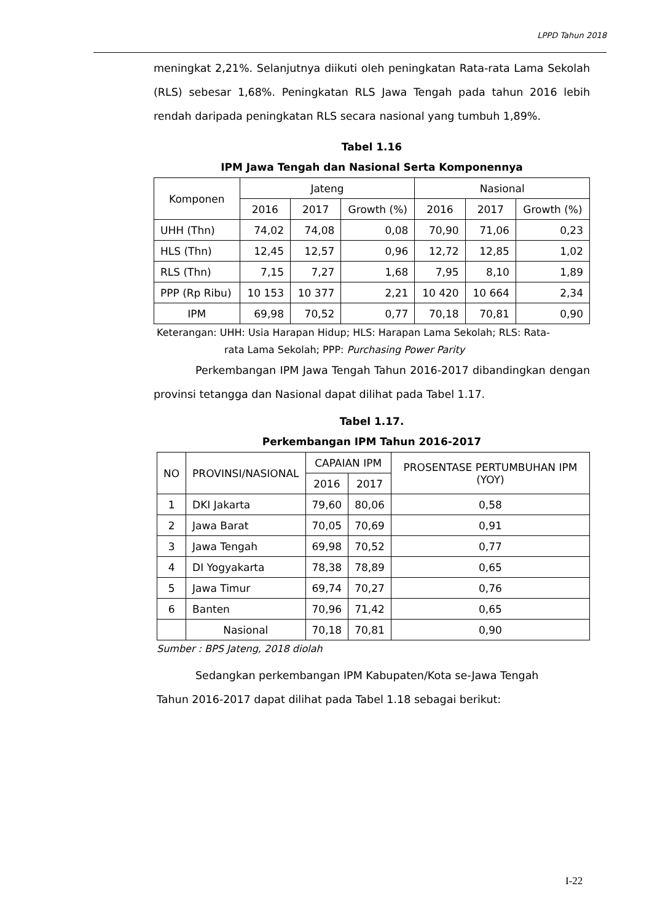LPPD Tahun 2018
meningkat 2,21%. Selanjutnya diikuti oleh peningkatan Rata-rata Lama Sekolah (RLS) sebesar 1,68%. Peningkatan RLS Jawa Tengah pada tahun 2016 lebih rendah daripada peningkatan RLS secara nasional yang tumbuh 1,89%.
Tabel 1.16
IPM Jawa Tengah dan Nasional Serta Komponennya
| Komponen | Jateng | | | Nasional | | |
| --- | --- | --- | --- | --- | --- | --- |
| | 2016 | 2017 | Growth (%) | 2016 | 2017 | Growth (%) |
| UHH (Thn) | 74,02 | 74,08 | 0,08 | 70,90 | 71,06 | 0,23 |
| HLS (Thn) | 12,45 | 12,57 | 0,96 | 12,72 | 12,85 | 1,02 |
| RLS (Thn) | 7,15 | 7,27 | 1,68 | 7,95 | 8,10 | 1,89 |
| PPP (Rp Ribu) | 10 153 | 10 377 | 2,21 | 10 420 | 10 664 | 2,34 |
| IPM | 69,98 | 70,52 | 0,77 | 70,18 | 70,81 | 0,90 |
Keterangan: UHH: Usia Harapan Hidup; HLS: Harapan Lama Sekolah; RLS: Rata-
rata Lama Sekolah; PPP: Purchasing Power Parity
Perkembangan IPM Jawa Tengah Tahun 2016-2017 dibandingkan dengan provinsi tetangga dan Nasional dapat dilihat pada Tabel 1.17.
Tabel 1.17.
Perkembangan IPM Tahun 2016-2017
| NO | PROVINSI/NASIONAL | CAPAIAN IPM | | PROSENTASE PERTUMBUHAN IPM (YOY) |
| --- | --- | --- | --- | --- |
| | | 2016 | 2017 | |
| 1 | DKI Jakarta | 79,60 | 80,06 | 0,58 |
| 2 | Jawa Barat | 70,05 | 70,69 | 0,91 |
| 3 | Jawa Tengah | 69,98 | 70,52 | 0,77 |
| 4 | DI Yogyakarta | 78,38 | 78,89 | 0,65 |
| 5 | Jawa Timur | 69,74 | 70,27 | 0,76 |
| 6 | Banten | 70,96 | 71,42 | 0,65 |
| | Nasional | 70,18 | 70,81 | 0,90 |
Sumber : BPS Jateng, 2018 diolah
Sedangkan perkembangan IPM Kabupaten/Kota se-Jawa Tengah
Tahun 2016-2017 dapat dilihat pada Tabel 1.18 sebagai berikut:
I-22